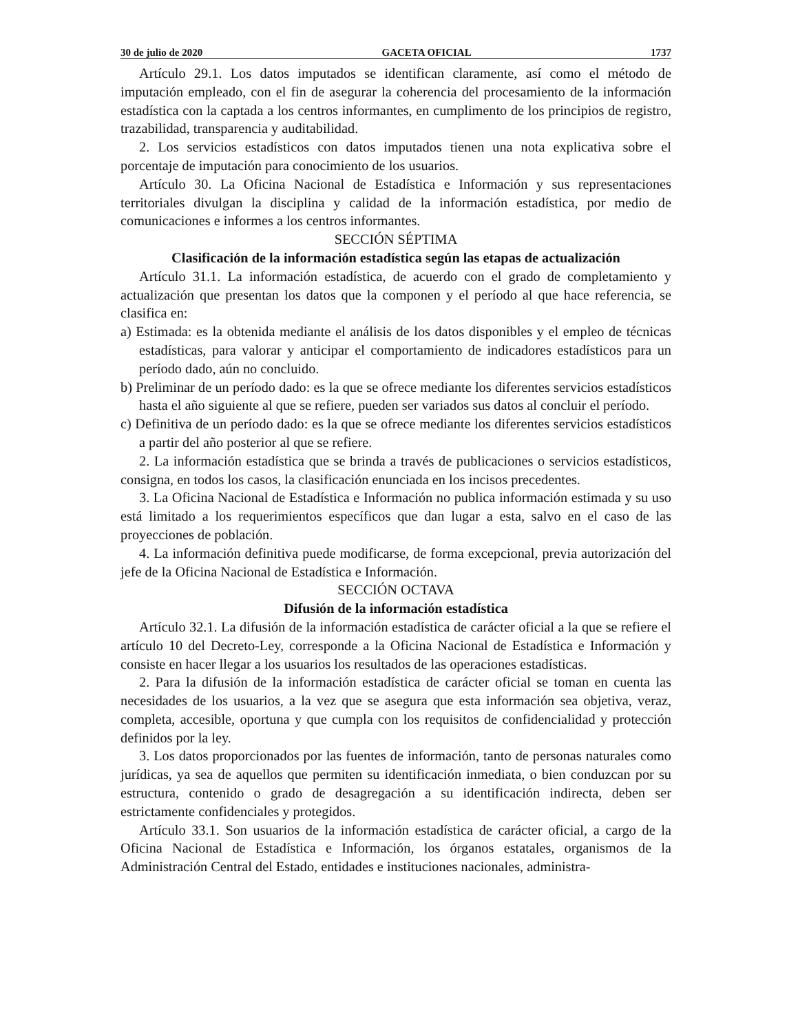30 de julio de 2020 GACETA OFICIAL 1737
Artículo 29.1. Los datos imputados se identifican claramente, así como el método de imputación empleado, con el fin de asegurar la coherencia del procesamiento de la información estadística con la captada a los centros informantes, en cumplimento de los principios de registro, trazabilidad, transparencia y auditabilidad.
2. Los servicios estadísticos con datos imputados tienen una nota explicativa sobre el porcentaje de imputación para conocimiento de los usuarios.
Artículo 30. La Oficina Nacional de Estadística e Información y sus representaciones territoriales divulgan la disciplina y calidad de la información estadística, por medio de comunicaciones e informes a los centros informantes.
SECCIÓN SÉPTIMA
Clasificación de la información estadística según las etapas de actualización
Artículo 31.1. La información estadística, de acuerdo con el grado de completamiento y actualización que presentan los datos que la componen y el período al que hace referencia, se clasifica en:
a) Estimada: es la obtenida mediante el análisis de los datos disponibles y el empleo de técnicas estadísticas, para valorar y anticipar el comportamiento de indicadores estadísticos para un período dado, aún no concluido.
b) Preliminar de un período dado: es la que se ofrece mediante los diferentes servicios estadísticos hasta el año siguiente al que se refiere, pueden ser variados sus datos al concluir el período.
c) Definitiva de un período dado: es la que se ofrece mediante los diferentes servicios estadísticos a partir del año posterior al que se refiere.
2. La información estadística que se brinda a través de publicaciones o servicios estadísticos, consigna, en todos los casos, la clasificación enunciada en los incisos precedentes.
3. La Oficina Nacional de Estadística e Información no publica información estimada y su uso está limitado a los requerimientos específicos que dan lugar a esta, salvo en el caso de las proyecciones de población.
4. La información definitiva puede modificarse, de forma excepcional, previa autorización del jefe de la Oficina Nacional de Estadística e Información.
SECCIÓN OCTAVA
Difusión de la información estadística
Artículo 32.1. La difusión de la información estadística de carácter oficial a la que se refiere el artículo 10 del Decreto-Ley, corresponde a la Oficina Nacional de Estadística e Información y consiste en hacer llegar a los usuarios los resultados de las operaciones estadísticas.
2. Para la difusión de la información estadística de carácter oficial se toman en cuenta las necesidades de los usuarios, a la vez que se asegura que esta información sea objetiva, veraz, completa, accesible, oportuna y que cumpla con los requisitos de confidencialidad y protección definidos por la ley.
3. Los datos proporcionados por las fuentes de información, tanto de personas naturales como jurídicas, ya sea de aquellos que permiten su identificación inmediata, o bien conduzcan por su estructura, contenido o grado de desagregación a su identificación indirecta, deben ser estrictamente confidenciales y protegidos.
Artículo 33.1. Son usuarios de la información estadística de carácter oficial, a cargo de la Oficina Nacional de Estadística e Información, los órganos estatales, organismos de la Administración Central del Estado, entidades e instituciones nacionales, administra-